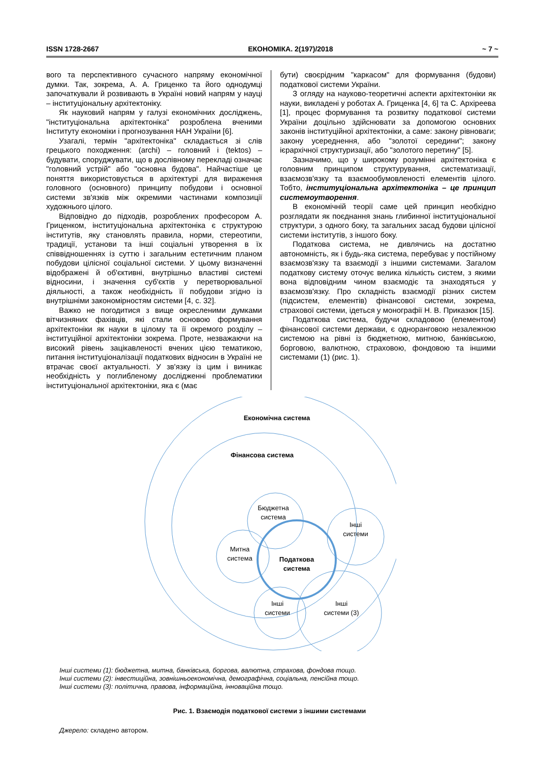ISSN 1728-2667 ЕКОНОМІКА. 2(197)/2018 ~ 7 ~
вого та перспективного сучасного напряму економічної думки. Так, зокрема, А. А. Гриценко та його однодумці започаткували й розвивають в Україні новий напрям у науці – інституціональну архітектоніку.
Як науковий напрям у галузі економічних досліджень, "інституціональна архітектоніка" розроблена вченими Інституту економіки і прогнозування НАН України [6].
Узагалі, термін "архітектоніка" складається зі слів грецького походження: (archi) – головний і (tektos) – будувати, споруджувати, що в дослівному перекладі означає "головний устрій" або "основна будова". Найчастіше це поняття використовується в архітектурі для вираження головного (основного) принципу побудови і основної системи зв'язків між окремими частинами композиції художнього цілого.
Відповідно до підходів, розроблених професором А. Гриценком, інституціональна архітектоніка є структурою інститутів, яку становлять правила, норми, стереотипи, традиції, установи та інші соціальні утворення в їх співвідношеннях із суттю і загальним естетичним планом побудови цілісної соціальної системи. У цьому визначенні відображені й об'єктивні, внутрішньо властиві системі відносини, і значення суб'єктів у перетворювальної діяльності, а також необхідність її побудови згідно із внутрішніми закономірностям системи [4, с. 32].
Важко не погодитися з вище окресленими думками вітчизняних фахівців, які стали основою формування архітектоніки як науки в цілому та її окремого розділу – інституційної архітектоніки зокрема. Проте, незважаючи на високий рівень зацікавленості вчених цією тематикою, питання інституціоналізації податкових відносин в Україні не втрачає своєї актуальності. У зв'язку із цим і виникає необхідність у поглибленому дослідженні проблематики інституціональної архітектоніки, яка є (має
бути) своєрідним "каркасом" для формування (будови) податкової системи України.
З огляду на науково-теоретичні аспекти архітектоніки як науки, викладені у роботах А. Гриценка [4, 6] та С. Архіреева [1], процес формування та розвитку податкової системи України доцільно здійснювати за допомогою основних законів інституційної архітектоніки, а саме: закону рівноваги; закону усереднення, або "золотої середини"; закону ієрархічної структуризації, або "золотого перетину" [5].
Зазначимо, що у широкому розумінні архітектоніка є головним принципом структурування, систематизації, взаємозв'язку та взаємообумовленості елементів цілого. Тобто, інституціональна архітектоніка – це принцип системоутворення.
В економічній теорії саме цей принцип необхідно розглядати як поєднання знань глибинної інституціональної структури, з одного боку, та загальних засад будови цілісної системи інститутів, з іншого боку.
Податкова система, не дивлячись на достатню автономність, як і будь-яка система, перебуває у постійному взаємозв'язку та взаємодії з іншими системами. Загалом податкову систему оточує велика кількість систем, з якими вона відповідним чином взаємодіє та знаходяться у взаємозв'язку. Про складність взаємодії різних систем (підсистем, елементів) фінансової системи, зокрема, страхової системи, ідеться у монографії Н. В. Приказюк [15].
Податкова система, будучи складовою (елементом) фінансової системи держави, є одноранговою незалежною системою на рівні із бюджетною, митною, банківською, борговою, валютною, страховою, фондовою та іншими системами (1) (рис. 1).
Економічна система
Фінансова система
Бюджетна
система
Інші
системи
Митна
система
Податкова
система
Інші
системи
Інші
системи (3)
Інші системи (1): бюджетна, митна, банківська, боргова, валютна, страхова, фондова тощо.
Інші системи (2): інвестиційна, зовнішньоекономічна, демографічна, соціальна, пенсійна тощо.
Інші системи (3): політична, правова, інформаційна, інноваційна тощо.
Рис. 1. Взаємодія податкової системи з іншими системами
Джерело: складено автором.